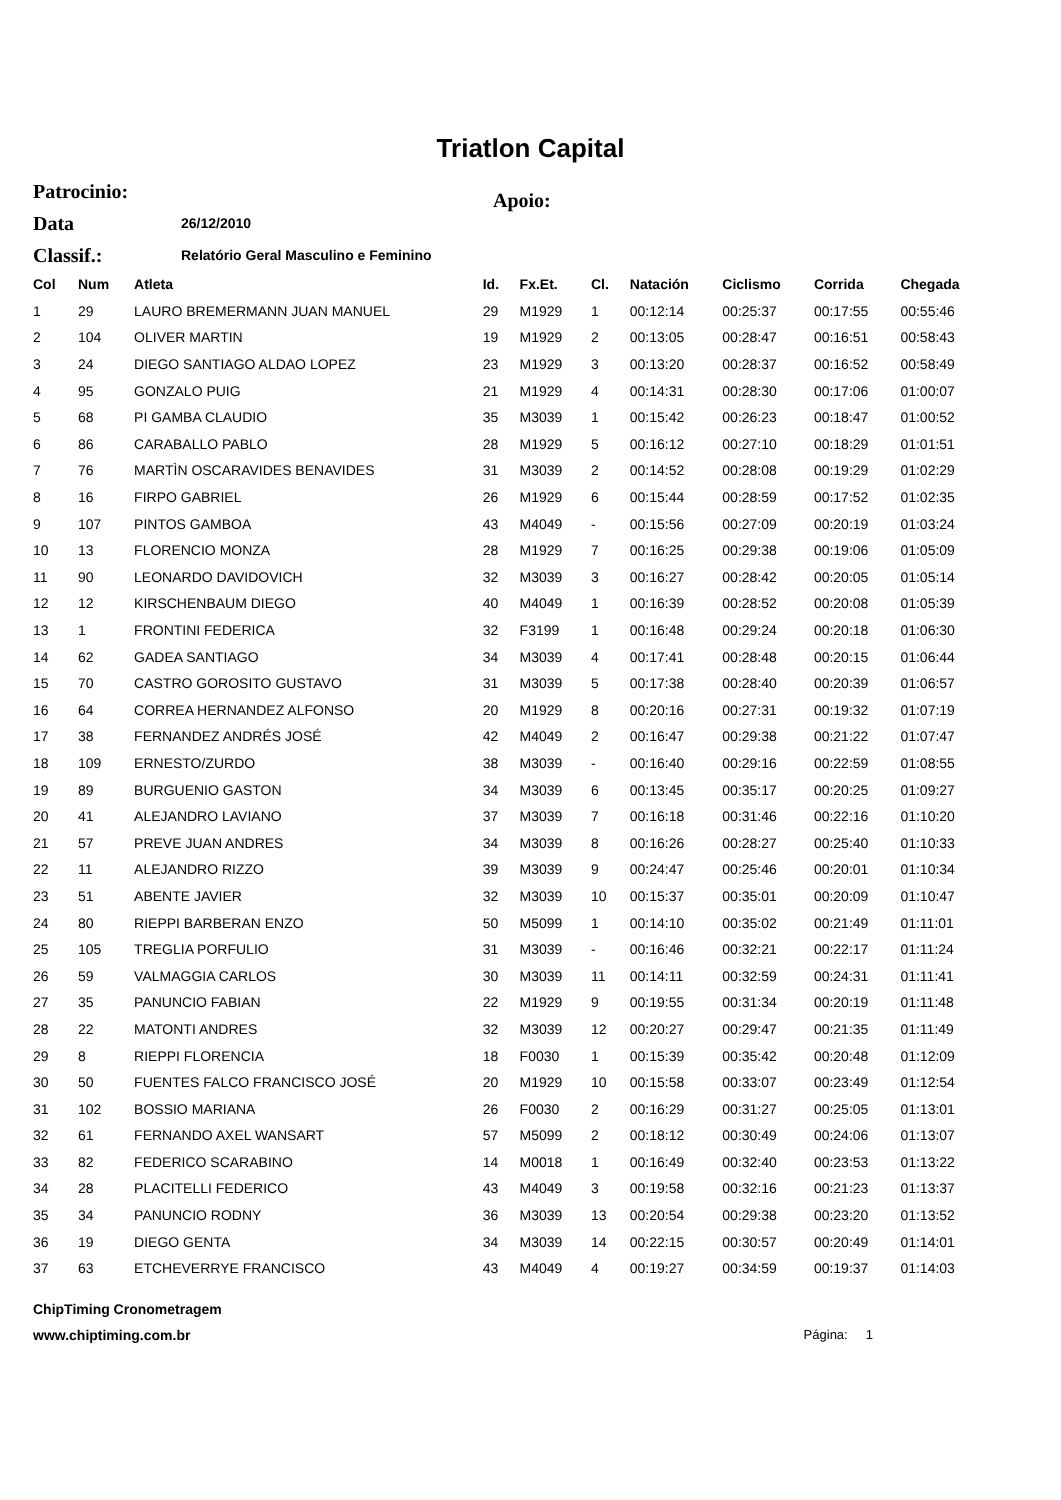Triatlon Capital
Patrocinio: Apoio:
Data 26/12/2010
Classif.: Relatório Geral Masculino e Feminino
| Col | Num | Atleta | Id. | Fx.Et. | Cl. | Natación | Ciclismo | Corrida | Chegada |
| --- | --- | --- | --- | --- | --- | --- | --- | --- | --- |
| 1 | 29 | LAURO BREMERMANN JUAN MANUEL | 29 | M1929 | 1 | 00:12:14 | 00:25:37 | 00:17:55 | 00:55:46 |
| 2 | 104 | OLIVER MARTIN | 19 | M1929 | 2 | 00:13:05 | 00:28:47 | 00:16:51 | 00:58:43 |
| 3 | 24 | DIEGO SANTIAGO ALDAO LOPEZ | 23 | M1929 | 3 | 00:13:20 | 00:28:37 | 00:16:52 | 00:58:49 |
| 4 | 95 | GONZALO PUIG | 21 | M1929 | 4 | 00:14:31 | 00:28:30 | 00:17:06 | 01:00:07 |
| 5 | 68 | PI GAMBA CLAUDIO | 35 | M3039 | 1 | 00:15:42 | 00:26:23 | 00:18:47 | 01:00:52 |
| 6 | 86 | CARABALLO PABLO | 28 | M1929 | 5 | 00:16:12 | 00:27:10 | 00:18:29 | 01:01:51 |
| 7 | 76 | MARTÌN OSCARAVIDES BENAVIDES | 31 | M3039 | 2 | 00:14:52 | 00:28:08 | 00:19:29 | 01:02:29 |
| 8 | 16 | FIRPO GABRIEL | 26 | M1929 | 6 | 00:15:44 | 00:28:59 | 00:17:52 | 01:02:35 |
| 9 | 107 | PINTOS GAMBOA | 43 | M4049 | - | 00:15:56 | 00:27:09 | 00:20:19 | 01:03:24 |
| 10 | 13 | FLORENCIO MONZA | 28 | M1929 | 7 | 00:16:25 | 00:29:38 | 00:19:06 | 01:05:09 |
| 11 | 90 | LEONARDO DAVIDOVICH | 32 | M3039 | 3 | 00:16:27 | 00:28:42 | 00:20:05 | 01:05:14 |
| 12 | 12 | KIRSCHENBAUM DIEGO | 40 | M4049 | 1 | 00:16:39 | 00:28:52 | 00:20:08 | 01:05:39 |
| 13 | 1 | FRONTINI FEDERICA | 32 | F3199 | 1 | 00:16:48 | 00:29:24 | 00:20:18 | 01:06:30 |
| 14 | 62 | GADEA SANTIAGO | 34 | M3039 | 4 | 00:17:41 | 00:28:48 | 00:20:15 | 01:06:44 |
| 15 | 70 | CASTRO GOROSITO GUSTAVO | 31 | M3039 | 5 | 00:17:38 | 00:28:40 | 00:20:39 | 01:06:57 |
| 16 | 64 | CORREA HERNANDEZ ALFONSO | 20 | M1929 | 8 | 00:20:16 | 00:27:31 | 00:19:32 | 01:07:19 |
| 17 | 38 | FERNANDEZ ANDRÉS JOSÉ | 42 | M4049 | 2 | 00:16:47 | 00:29:38 | 00:21:22 | 01:07:47 |
| 18 | 109 | ERNESTO/ZURDO | 38 | M3039 | - | 00:16:40 | 00:29:16 | 00:22:59 | 01:08:55 |
| 19 | 89 | BURGUENIO GASTON | 34 | M3039 | 6 | 00:13:45 | 00:35:17 | 00:20:25 | 01:09:27 |
| 20 | 41 | ALEJANDRO LAVIANO | 37 | M3039 | 7 | 00:16:18 | 00:31:46 | 00:22:16 | 01:10:20 |
| 21 | 57 | PREVE JUAN ANDRES | 34 | M3039 | 8 | 00:16:26 | 00:28:27 | 00:25:40 | 01:10:33 |
| 22 | 11 | ALEJANDRO RIZZO | 39 | M3039 | 9 | 00:24:47 | 00:25:46 | 00:20:01 | 01:10:34 |
| 23 | 51 | ABENTE JAVIER | 32 | M3039 | 10 | 00:15:37 | 00:35:01 | 00:20:09 | 01:10:47 |
| 24 | 80 | RIEPPI BARBERAN ENZO | 50 | M5099 | 1 | 00:14:10 | 00:35:02 | 00:21:49 | 01:11:01 |
| 25 | 105 | TREGLIA PORFULIO | 31 | M3039 | - | 00:16:46 | 00:32:21 | 00:22:17 | 01:11:24 |
| 26 | 59 | VALMAGGIA CARLOS | 30 | M3039 | 11 | 00:14:11 | 00:32:59 | 00:24:31 | 01:11:41 |
| 27 | 35 | PANUNCIO FABIAN | 22 | M1929 | 9 | 00:19:55 | 00:31:34 | 00:20:19 | 01:11:48 |
| 28 | 22 | MATONTI ANDRES | 32 | M3039 | 12 | 00:20:27 | 00:29:47 | 00:21:35 | 01:11:49 |
| 29 | 8 | RIEPPI FLORENCIA | 18 | F0030 | 1 | 00:15:39 | 00:35:42 | 00:20:48 | 01:12:09 |
| 30 | 50 | FUENTES FALCO FRANCISCO JOSÉ | 20 | M1929 | 10 | 00:15:58 | 00:33:07 | 00:23:49 | 01:12:54 |
| 31 | 102 | BOSSIO MARIANA | 26 | F0030 | 2 | 00:16:29 | 00:31:27 | 00:25:05 | 01:13:01 |
| 32 | 61 | FERNANDO AXEL WANSART | 57 | M5099 | 2 | 00:18:12 | 00:30:49 | 00:24:06 | 01:13:07 |
| 33 | 82 | FEDERICO SCARABINO | 14 | M0018 | 1 | 00:16:49 | 00:32:40 | 00:23:53 | 01:13:22 |
| 34 | 28 | PLACITELLI FEDERICO | 43 | M4049 | 3 | 00:19:58 | 00:32:16 | 00:21:23 | 01:13:37 |
| 35 | 34 | PANUNCIO RODNY | 36 | M3039 | 13 | 00:20:54 | 00:29:38 | 00:23:20 | 01:13:52 |
| 36 | 19 | DIEGO GENTA | 34 | M3039 | 14 | 00:22:15 | 00:30:57 | 00:20:49 | 01:14:01 |
| 37 | 63 | ETCHEVERRYE FRANCISCO | 43 | M4049 | 4 | 00:19:27 | 00:34:59 | 00:19:37 | 01:14:03 |
ChipTiming Cronometragem
www.chiptiming.com.br Página: 1